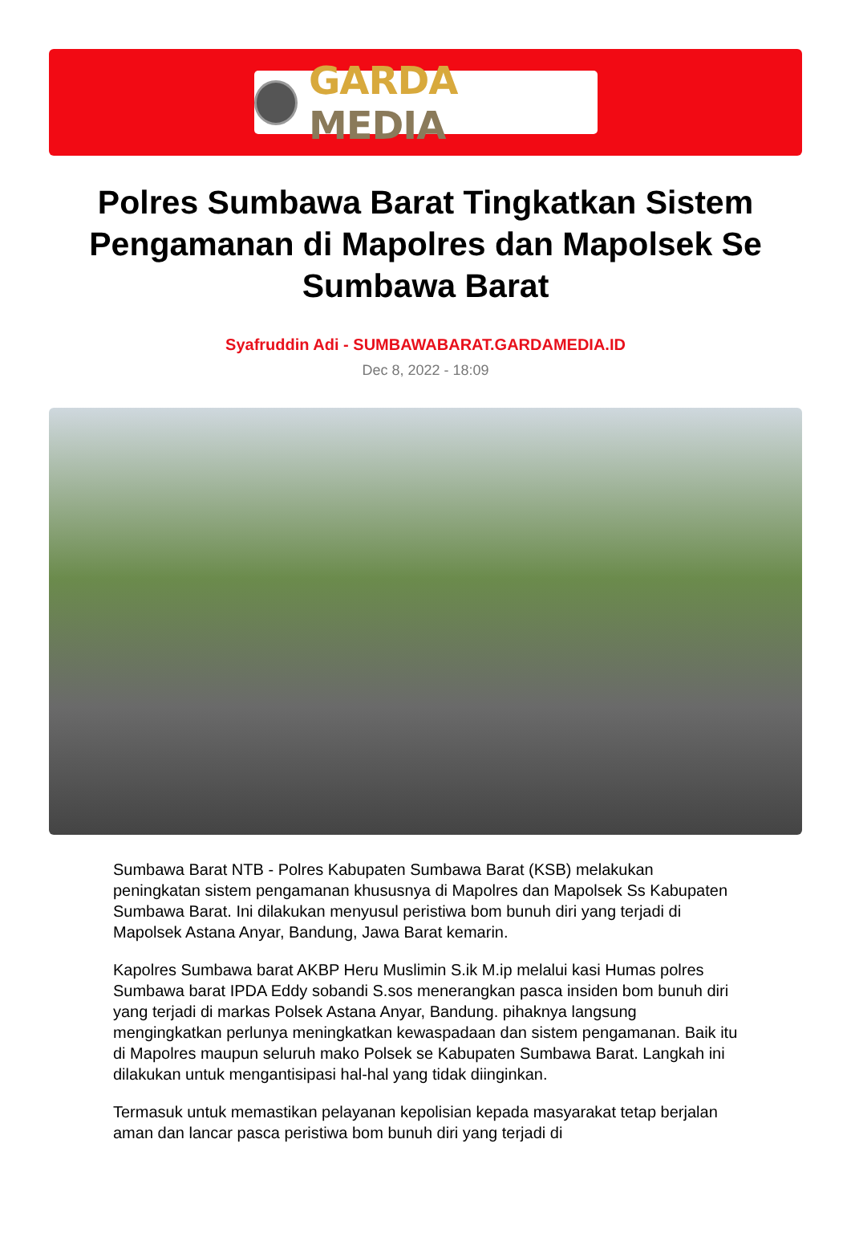GARDA MEDIA
Polres Sumbawa Barat Tingkatkan Sistem Pengamanan di Mapolres dan Mapolsek Se Sumbawa Barat
Syafruddin Adi - SUMBAWABARAT.GARDAMEDIA.ID
Dec 8, 2022 - 18:09
Sumbawa Barat NTB - Polres Kabupaten Sumbawa Barat (KSB) melakukan peningkatan sistem pengamanan khususnya di Mapolres dan Mapolsek Ss Kabupaten Sumbawa Barat. Ini dilakukan menyusul peristiwa bom bunuh diri yang terjadi di Mapolsek Astana Anyar, Bandung, Jawa Barat kemarin.
Kapolres Sumbawa barat AKBP Heru Muslimin S.ik M.ip melalui kasi Humas polres Sumbawa barat IPDA Eddy sobandi S.sos menerangkan pasca insiden bom bunuh diri yang terjadi di markas Polsek Astana Anyar, Bandung. pihaknya langsung mengingkatkan perlunya meningkatkan kewaspadaan dan sistem pengamanan. Baik itu di Mapolres maupun seluruh mako Polsek se Kabupaten Sumbawa Barat. Langkah ini dilakukan untuk mengantisipasi hal-hal yang tidak diinginkan.
Termasuk untuk memastikan pelayanan kepolisian kepada masyarakat tetap berjalan aman dan lancar pasca peristiwa bom bunuh diri yang terjadi di